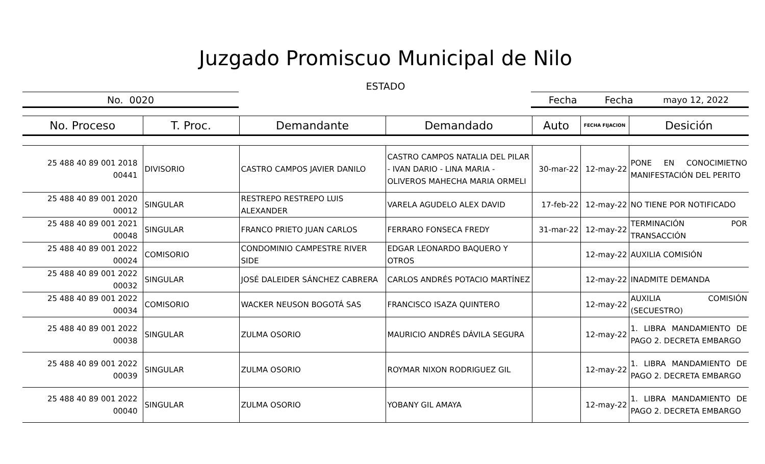Juzgado Promiscuo Municipal de Nilo
ESTADO
No. 0020 Fecha Fecha mayo 12, 2022
| No. Proceso | T. Proc. | Demandante | Demandado | Auto | FECHA FIJACION | Desición |
| --- | --- | --- | --- | --- | --- | --- |
| 25 488 40 89 001 2018 00441 | DIVISORIO | CASTRO CAMPOS JAVIER DANILO | CASTRO CAMPOS NATALIA DEL PILAR - IVAN DARIO - LINA MARIA - OLIVEROS MAHECHA MARIA ORMELI | 30-mar-22 | 12-may-22 | PONE EN CONOCIMIETNO MANIFESTACIÓN DEL PERITO |
| 25 488 40 89 001 2020 00012 | SINGULAR | RESTREPO RESTREPO LUIS ALEXANDER | VARELA AGUDELO ALEX DAVID | 17-feb-22 | 12-may-22 | NO TIENE POR NOTIFICADO |
| 25 488 40 89 001 2021 00048 | SINGULAR | FRANCO PRIETO JUAN CARLOS | FERRARO FONSECA FREDY | 31-mar-22 | 12-may-22 | TERMINACIÓN POR TRANSACCIÓN |
| 25 488 40 89 001 2022 00024 | COMISORIO | CONDOMINIO CAMPESTRE RIVER SIDE | EDGAR LEONARDO BAQUERO Y OTROS | | 12-may-22 | AUXILIA COMISIÓN |
| 25 488 40 89 001 2022 00032 | SINGULAR | JOSÉ DALEIDER SÁNCHEZ CABRERA | CARLOS ANDRÉS POTACIO MARTÍNEZ | | 12-may-22 | INADMITE DEMANDA |
| 25 488 40 89 001 2022 00034 | COMISORIO | WACKER NEUSON BOGOTÁ SAS | FRANCISCO ISAZA QUINTERO | | 12-may-22 | AUXILIA COMISIÓN (SECUESTRO) |
| 25 488 40 89 001 2022 00038 | SINGULAR | ZULMA OSORIO | MAURICIO ANDRÉS DÁVILA SEGURA | | 12-may-22 | 1. LIBRA MANDAMIENTO DE PAGO 2. DECRETA EMBARGO |
| 25 488 40 89 001 2022 00039 | SINGULAR | ZULMA OSORIO | ROYMAR NIXON RODRIGUEZ GIL | | 12-may-22 | 1. LIBRA MANDAMIENTO DE PAGO 2. DECRETA EMBARGO |
| 25 488 40 89 001 2022 00040 | SINGULAR | ZULMA OSORIO | YOBANY GIL AMAYA | | 12-may-22 | 1. LIBRA MANDAMIENTO DE PAGO 2. DECRETA EMBARGO |